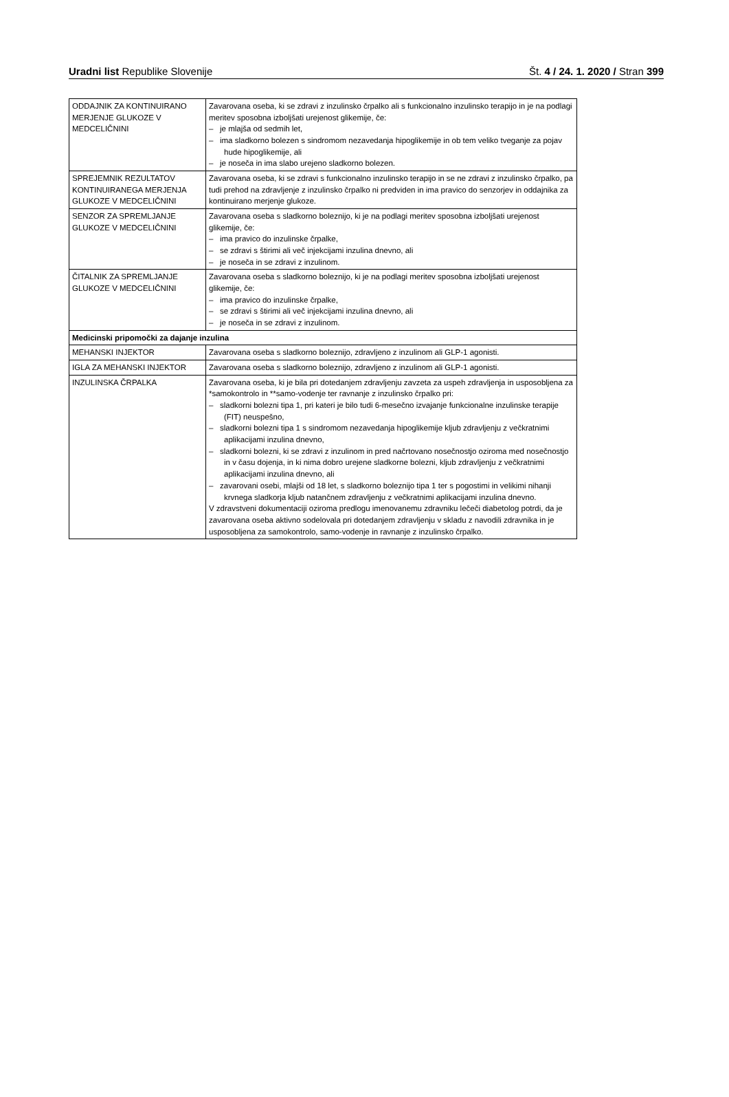Uradni list Republike Slovenije Št. 4 / 24. 1. 2020 / Stran 399
| ODDAJNIK ZA KONTINUIRANO MERJENJE GLUKOZE V MEDCELIČNINI | Zavarovana oseba, ki se zdravi z inzulinsko črpalko ali s funkcionalno inzulinsko terapijo in je na podlagi meritev sposobna izboljšati urejenost glikemije, če: – je mlajša od sedmih let, – ima sladkorno bolezen s sindromom nezavedanja hipoglikemije in ob tem veliko tveganje za pojav hude hipoglikemije, ali – je noseča in ima slabo urejeno sladkorno bolezen. |
| SPREJEMNIK REZULTATOV KONTINUIRANEGA MERJENJA GLUKOZE V MEDCELIČNINI | Zavarovana oseba, ki se zdravi s funkcionalno inzulinsko terapijo in se ne zdravi z inzulinsko črpalko, pa tudi prehod na zdravljenje z inzulinsko črpalko ni predviden in ima pravico do senzorjev in oddajnika za kontinuirano merjenje glukoze. |
| SENZOR ZA SPREMLJANJE GLUKOZE V MEDCELIČNINI | Zavarovana oseba s sladkorno boleznijo, ki je na podlagi meritev sposobna izboljšati urejenost glikemije, če: – ima pravico do inzulinske črpalke, – se zdravi s štirimi ali več injekcijami inzulina dnevno, ali – je noseča in se zdravi z inzulinom. |
| ČITALNIK ZA SPREMLJANJE GLUKOZE V MEDCELIČNINI | Zavarovana oseba s sladkorno boleznijo, ki je na podlagi meritev sposobna izboljšati urejenost glikemije, če: – ima pravico do inzulinske črpalke, – se zdravi s štirimi ali več injekcijami inzulina dnevno, ali – je noseča in se zdravi z inzulinom. |
| Medicinski pripomočki za dajanje inzulina | |
| MEHANSKI INJEKTOR | Zavarovana oseba s sladkorno boleznijo, zdravljeno z inzulinom ali GLP-1 agonisti. |
| IGLA ZA MEHANSKI INJEKTOR | Zavarovana oseba s sladkorno boleznijo, zdravljeno z inzulinom ali GLP-1 agonisti. |
| INZULINSKA ČRPALKA | Zavarovana oseba, ki je bila pri dotedanjem zdravljenju zavzeta za uspeh zdravljenja in usposobljena za *samokontrolo in **samo-vodenje ter ravnanje z inzulinsko črpalko pri: – sladkorni bolezni tipa 1, pri kateri je bilo tudi 6-mesečno izvajanje funkcionalne inzulinske terapije (FIT) neuspešno, – sladkorni bolezni tipa 1 s sindromom nezavedanja hipoglikemije kljub zdravljenju z večkratnimi aplikacijami inzulina dnevno, – sladkorni bolezni, ki se zdravi z inzulinom in pred načrtovano nosečnostjo oziroma med nosečnostjo in v času dojenja, in ki nima dobro urejene sladkorne bolezni, kljub zdravljenju z večkratnimi aplikacijami inzulina dnevno, ali – zavarovani osebi, mlajši od 18 let, s sladkorno boleznijo tipa 1 ter s pogostimi in velikimi nihanji krvnega sladkorja kljub natančnem zdravljenju z večkratnimi aplikacijami inzulina dnevno. V zdravstveni dokumentaciji oziroma predlogu imenovanemu zdravniku lečeči diabetolog potrdi, da je zavarovana oseba aktivno sodelovala pri dotedanjem zdravljenju v skladu z navodili zdravnika in je usposobljena za samokontrolo, samo-vodenje in ravnanje z inzulinsko črpalko. |